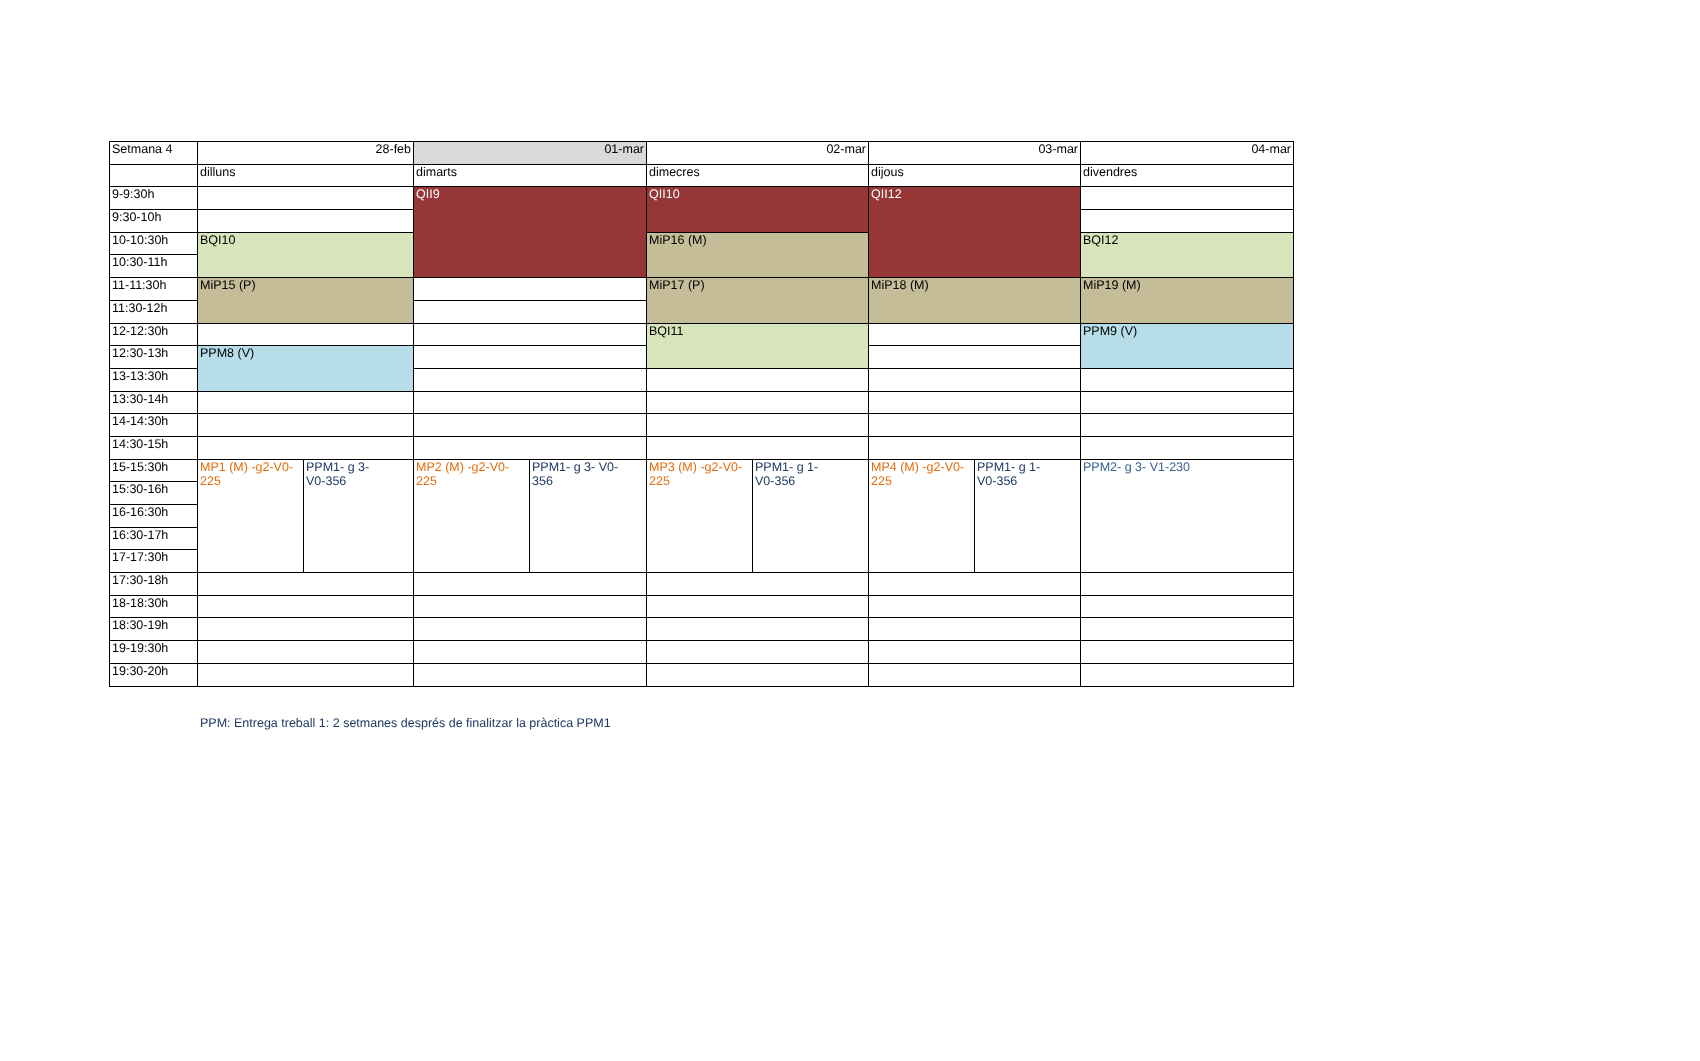| Setmana 4 | 28-feb | | 01-mar | | 02-mar | | 03-mar | | 04-mar |
| | dilluns | | dimarts | | dimecres | | dijous | | divendres |
| 9-9:30h | | | QII9 | | QII10 | | QII12 | | |
| 9:30-10h | | | | | | | | | |
| 10-10:30h | BQI10 | | | | MiP16 (M) | | | | BQI12 |
| 10:30-11h | | | | | | | | | |
| 11-11:30h | MiP15 (P) | | | | MiP17 (P) | | MiP18 (M) | | MiP19 (M) |
| 11:30-12h | | | | | | | | | |
| 12-12:30h | | | | | BQI11 | | | | PPM9 (V) |
| 12:30-13h | PPM8 (V) | | | | | | | | |
| 13-13:30h | | | | | | | | | |
| 13:30-14h | | | | | | | | | |
| 14-14:30h | | | | | | | | | |
| 14:30-15h | | | | | | | | | |
| 15-15:30h | MP1 (M) -g2-V0- 225 | PPM1- g 3- V0-356 | MP2 (M) -g2-V0- 225 | PPM1- g 3- V0- 356 | MP3 (M) -g2-V0- 225 | PPM1- g 1- V0-356 | MP4 (M) -g2-V0- 225 | PPM1- g 1- V0-356 | PPM2- g 3- V1-230 |
| 15:30-16h | | | | | | | | | |
| 16-16:30h | | | | | | | | | |
| 16:30-17h | | | | | | | | | |
| 17-17:30h | | | | | | | | | |
| 17:30-18h | | | | | | | | | |
| 18-18:30h | | | | | | | | | |
| 18:30-19h | | | | | | | | | |
| 19-19:30h | | | | | | | | | |
| 19:30-20h | | | | | | | | | |
PPM: Entrega treball 1: 2 setmanes després de finalitzar la pràctica PPM1